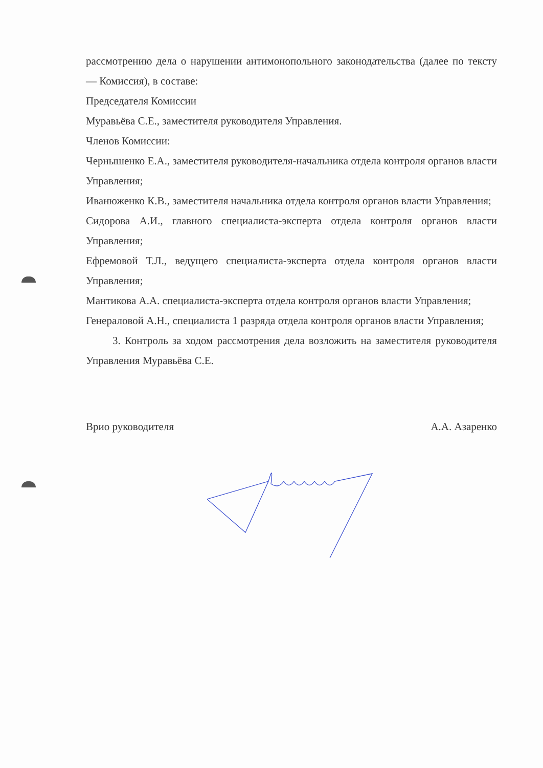рассмотрению дела о нарушении антимонопольного законодательства (далее по тексту — Комиссия), в составе:
Председателя Комиссии
Муравьёва С.Е., заместителя руководителя Управления.
Членов Комиссии:
Чернышенко Е.А., заместителя руководителя-начальника отдела контроля органов власти Управления;
Иванюженко К.В., заместителя начальника отдела контроля органов власти Управления;
Сидорова А.И., главного специалиста-эксперта отдела контроля органов власти Управления;
Ефремовой Т.Л., ведущего специалиста-эксперта отдела контроля органов власти Управления;
Мантикова А.А. специалиста-эксперта отдела контроля органов власти Управления;
Генераловой А.Н., специалиста 1 разряда отдела контроля органов власти Управления;
3. Контроль за ходом рассмотрения дела возложить на заместителя руководителя Управления Муравьёва С.Е.
Врио руководителя А.А. Азаренко